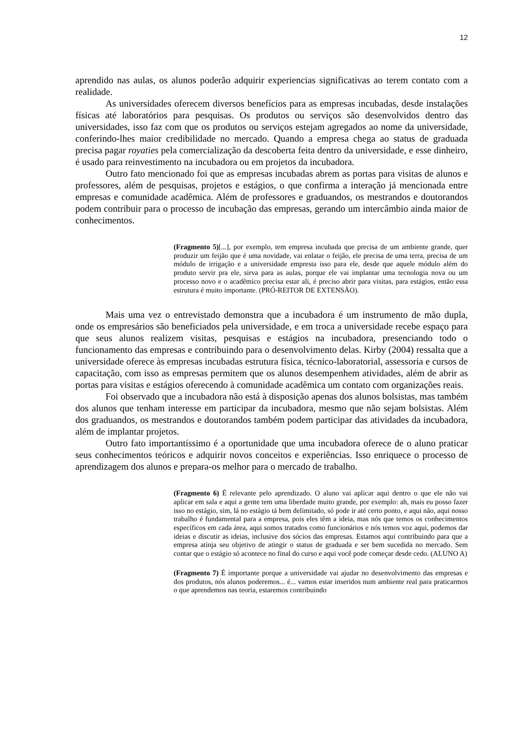12
aprendido nas aulas, os alunos poderão adquirir experiencias significativas ao terem contato com a realidade.
As universidades oferecem diversos benefícios para as empresas incubadas, desde instalações físicas até laboratórios para pesquisas. Os produtos ou serviços são desenvolvidos dentro das universidades, isso faz com que os produtos ou serviços estejam agregados ao nome da universidade, conferindo-lhes maior credibilidade no mercado. Quando a empresa chega ao status de graduada precisa pagar royaties pela comercialização da descoberta feita dentro da universidade, e esse dinheiro, é usado para reinvestimento na incubadora ou em projetos da incubadora.
Outro fato mencionado foi que as empresas incubadas abrem as portas para visitas de alunos e professores, além de pesquisas, projetos e estágios, o que confirma a interação já mencionada entre empresas e comunidade acadêmica. Além de professores e graduandos, os mestrandos e doutorandos podem contribuir para o processo de incubação das empresas, gerando um intercâmbio ainda maior de conhecimentos.
(Fragmento 5)[...], por exemplo, tem empresa incubada que precisa de um ambiente grande, quer produzir um feijão que é uma novidade, vai enlatar o feijão, ele precisa de uma terra, precisa de um módulo de irrigação e a universidade empresta isso para ele, desde que aquele módulo além do produto servir pra ele, sirva para as aulas, porque ele vai implantar uma tecnologia nova ou um processo novo e o acadêmico precisa estar ali, é preciso abrir para visitas, para estágios, então essa estrutura é muito importante. (PRÓ-REITOR DE EXTENSÃO).
Mais uma vez o entrevistado demonstra que a incubadora é um instrumento de mão dupla, onde os empresários são beneficiados pela universidade, e em troca a universidade recebe espaço para que seus alunos realizem visitas, pesquisas e estágios na incubadora, presenciando todo o funcionamento das empresas e contribuindo para o desenvolvimento delas. Kirby (2004) ressalta que a universidade oferece às empresas incubadas estrutura física, técnico-laboratorial, assessoria e cursos de capacitação, com isso as empresas permitem que os alunos desempenhem atividades, além de abrir as portas para visitas e estágios oferecendo à comunidade acadêmica um contato com organizações reais.
Foi observado que a incubadora não está à disposição apenas dos alunos bolsistas, mas também dos alunos que tenham interesse em participar da incubadora, mesmo que não sejam bolsistas. Além dos graduandos, os mestrandos e doutorandos também podem participar das atividades da incubadora, além de implantar projetos.
Outro fato importantíssimo é a oportunidade que uma incubadora oferece de o aluno praticar seus conhecimentos teóricos e adquirir novos conceitos e experiências. Isso enriquece o processo de aprendizagem dos alunos e prepara-os melhor para o mercado de trabalho.
(Fragmento 6) É relevante pelo aprendizado. O aluno vai aplicar aqui dentro o que ele não vai aplicar em sala e aqui a gente tem uma liberdade muito grande, por exemplo: ah, mais eu posso fazer isso no estágio, sim, lá no estágio tá bem delimitado, só pode ir até certo ponto, e aqui não, aqui nosso trabalho é fundamental para a empresa, pois eles têm a ideia, mas nós que temos os conhecimentos específicos em cada área, aqui somos tratados como funcionários e nós temos voz aqui, podemos dar ideias e discutir as ideias, inclusive dos sócios das empresas. Estamos aqui contribuindo para que a empresa atinja seu objetivo de atingir o status de graduada e ser bem sucedida no mercado. Sem contar que o estágio só acontece no final do curso e aqui você pode começar desde cedo. (ALUNO A)
(Fragmento 7) É importante porque a universidade vai ajudar no desenvolvimento das empresas e dos produtos, nós alunos poderemos... é... vamos estar inseridos num ambiente real para praticarmos o que aprendemos nas teoria, estaremos contribuindo